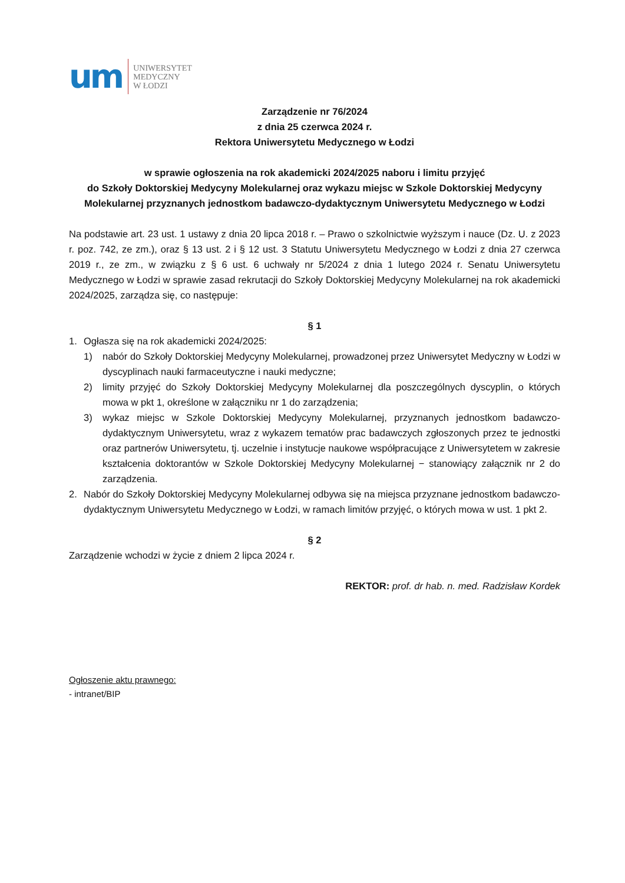um
UNIWERSYTET
MEDYCZNY
W ŁODZI
Zarządzenie nr 76/2024
z dnia 25 czerwca 2024 r.
Rektora Uniwersytetu Medycznego w Łodzi
w sprawie ogłoszenia na rok akademicki 2024/2025 naboru i limitu przyjęć
do Szkoły Doktorskiej Medycyny Molekularnej oraz wykazu miejsc w Szkole Doktorskiej Medycyny Molekularnej przyznanych jednostkom badawczo-dydaktycznym Uniwersytetu Medycznego w Łodzi
Na podstawie art. 23 ust. 1 ustawy z dnia 20 lipca 2018 r. – Prawo o szkolnictwie wyższym i nauce (Dz. U. z 2023 r. poz. 742, ze zm.), oraz § 13 ust. 2 i § 12 ust. 3 Statutu Uniwersytetu Medycznego w Łodzi z dnia 27 czerwca 2019 r., ze zm., w związku z § 6 ust. 6 uchwały nr 5/2024 z dnia 1 lutego 2024 r. Senatu Uniwersytetu Medycznego w Łodzi w sprawie zasad rekrutacji do Szkoły Doktorskiej Medycyny Molekularnej na rok akademicki 2024/2025, zarządza się, co następuje:
§ 1
1. Ogłasza się na rok akademicki 2024/2025:
1) nabór do Szkoły Doktorskiej Medycyny Molekularnej, prowadzonej przez Uniwersytet Medyczny w Łodzi w dyscyplinach nauki farmaceutyczne i nauki medyczne;
2) limity przyjęć do Szkoły Doktorskiej Medycyny Molekularnej dla poszczególnych dyscyplin, o których mowa w pkt 1, określone w załączniku nr 1 do zarządzenia;
3) wykaz miejsc w Szkole Doktorskiej Medycyny Molekularnej, przyznanych jednostkom badawczo-dydaktycznym Uniwersytetu, wraz z wykazem tematów prac badawczych zgłoszonych przez te jednostki oraz partnerów Uniwersytetu, tj. uczelnie i instytucje naukowe współpracujące z Uniwersytetem w zakresie kształcenia doktorantów w Szkole Doktorskiej Medycyny Molekularnej − stanowiący załącznik nr 2 do zarządzenia.
2. Nabór do Szkoły Doktorskiej Medycyny Molekularnej odbywa się na miejsca przyznane jednostkom badawczo-dydaktycznym Uniwersytetu Medycznego w Łodzi, w ramach limitów przyjęć, o których mowa w ust. 1 pkt 2.
§ 2
Zarządzenie wchodzi w życie z dniem 2 lipca 2024 r.
REKTOR: prof. dr hab. n. med. Radzisław Kordek
Ogłoszenie aktu prawnego:
- intranet/BIP